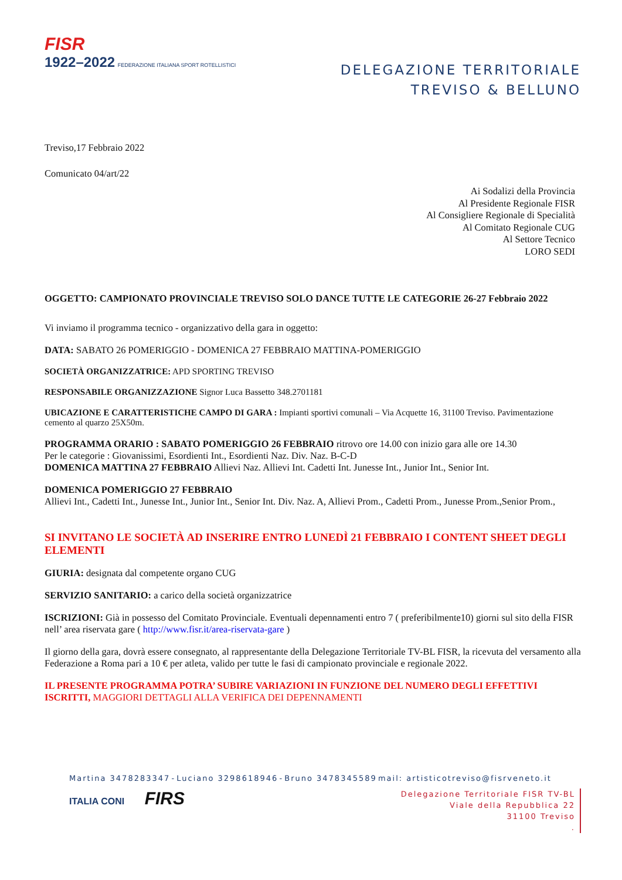FISR
1922–2022 FEDERAZIONE ITALIANA SPORT ROTELLISTICI
DELEGAZIONE TERRITORIALE
TREVISO & BELLUNO
Treviso,17 Febbraio 2022
Comunicato 04/art/22
Ai Sodalizi della Provincia
Al Presidente Regionale FISR
Al Consigliere Regionale di Specialità
Al Comitato Regionale CUG
Al Settore Tecnico
LORO SEDI
OGGETTO: CAMPIONATO PROVINCIALE TREVISO SOLO DANCE TUTTE LE CATEGORIE 26-27 Febbraio 2022
Vi inviamo il programma tecnico - organizzativo della gara in oggetto:
DATA: SABATO 26 POMERIGGIO - DOMENICA 27 FEBBRAIO MATTINA-POMERIGGIO
SOCIETÀ ORGANIZZATRICE: APD SPORTING TREVISO
RESPONSABILE ORGANIZZAZIONE Signor Luca Bassetto 348.2701181
UBICAZIONE E CARATTERISTICHE CAMPO DI GARA : Impianti sportivi comunali – Via Acquette 16, 31100 Treviso. Pavimentazione cemento al quarzo 25X50m.
PROGRAMMA ORARIO : SABATO POMERIGGIO 26 FEBBRAIO ritrovo ore 14.00 con inizio gara alle ore 14.30
Per le categorie : Giovanissimi, Esordienti Int., Esordienti Naz. Div. Naz. B-C-D
DOMENICA MATTINA 27 FEBBRAIO Allievi Naz. Allievi Int. Cadetti Int. Junesse Int., Junior Int., Senior Int.
DOMENICA POMERIGGIO 27 FEBBRAIO
Allievi Int., Cadetti Int., Junesse Int., Junior Int., Senior Int. Div. Naz. A, Allievi Prom., Cadetti Prom., Junesse Prom.,Senior Prom.,
SI INVITANO LE SOCIETÀ AD INSERIRE ENTRO LUNEDÌ 21 FEBBRAIO I CONTENT SHEET DEGLI ELEMENTI
GIURIA: designata dal competente organo CUG
SERVIZIO SANITARIO: a carico della società organizzatrice
ISCRIZIONI: Già in possesso del Comitato Provinciale. Eventuali depennamenti entro 7 ( preferibilmente10) giorni sul sito della FISR nell’ area riservata gare ( http://www.fisr.it/area-riservata-gare )
Il giorno della gara, dovrà essere consegnato, al rappresentante della Delegazione Territoriale TV-BL FISR, la ricevuta del versamento alla Federazione a Roma pari a 10 € per atleta, valido per tutte le fasi di campionato provinciale e regionale 2022.
IL PRESENTE PROGRAMMA POTRA’ SUBIRE VARIAZIONI IN FUNZIONE DEL NUMERO DEGLI EFFETTIVI ISCRITTI, MAGGIORI DETTAGLI ALLA VERIFICA DEI DEPENNAMENTI
Martina 3478283347 - Luciano 3298618946 - Bruno 3478345589 mail: artisticotreviso@fisrveneto.it
ITALIA CONI FIRS
Delegazione Territoriale FISR TV-BL
Viale della Repubblica 22
31100 Treviso
.